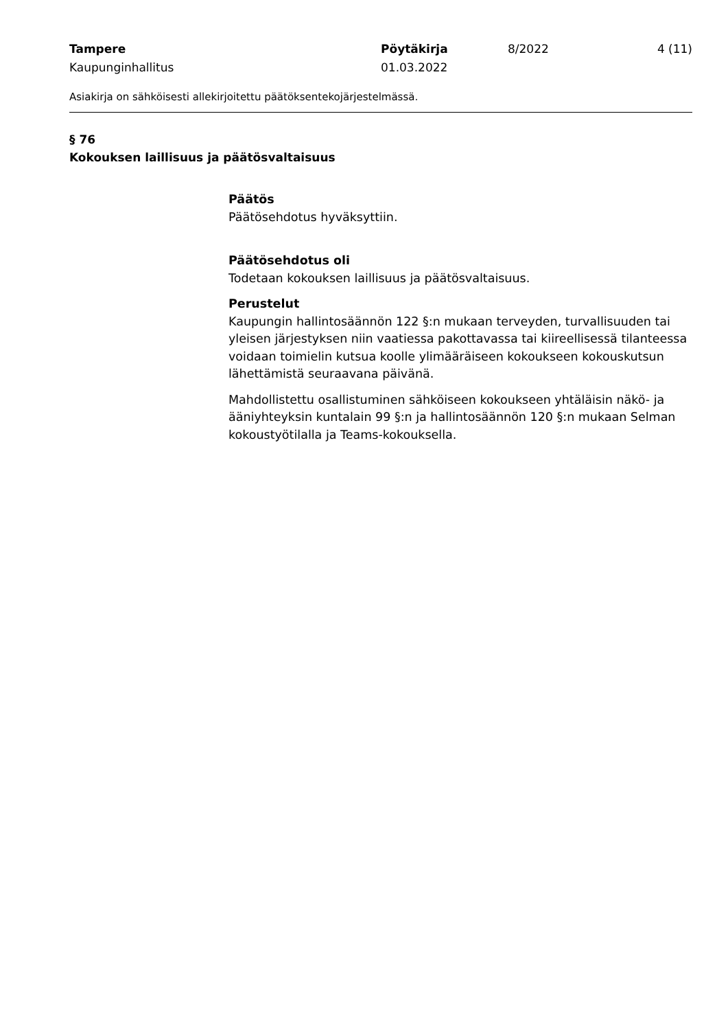Tampere
Kaupunginhallitus
Pöytäkirja
01.03.2022
8/2022 4 (11)
Asiakirja on sähköisesti allekirjoitettu päätöksentekojärjestelmässä.
§ 76
Kokouksen laillisuus ja päätösvaltaisuus
Päätös
Päätösehdotus hyväksyttiin.
Päätösehdotus oli
Todetaan kokouksen laillisuus ja päätösvaltaisuus.
Perustelut
Kaupungin hallintosäännön 122 §:n mukaan terveyden, turvallisuuden tai yleisen järjestyksen niin vaatiessa pakottavassa tai kiireellisessä tilanteessa voidaan toimielin kutsua koolle ylimääräiseen kokoukseen kokouskutsun lähettämistä seuraavana päivänä.
Mahdollistettu osallistuminen sähköiseen kokoukseen yhtäläisin näkö- ja ääniyhteyksin kuntalain 99 §:n ja hallintosäännön 120 §:n mukaan Selman kokoustyötilalla ja Teams-kokouksella.